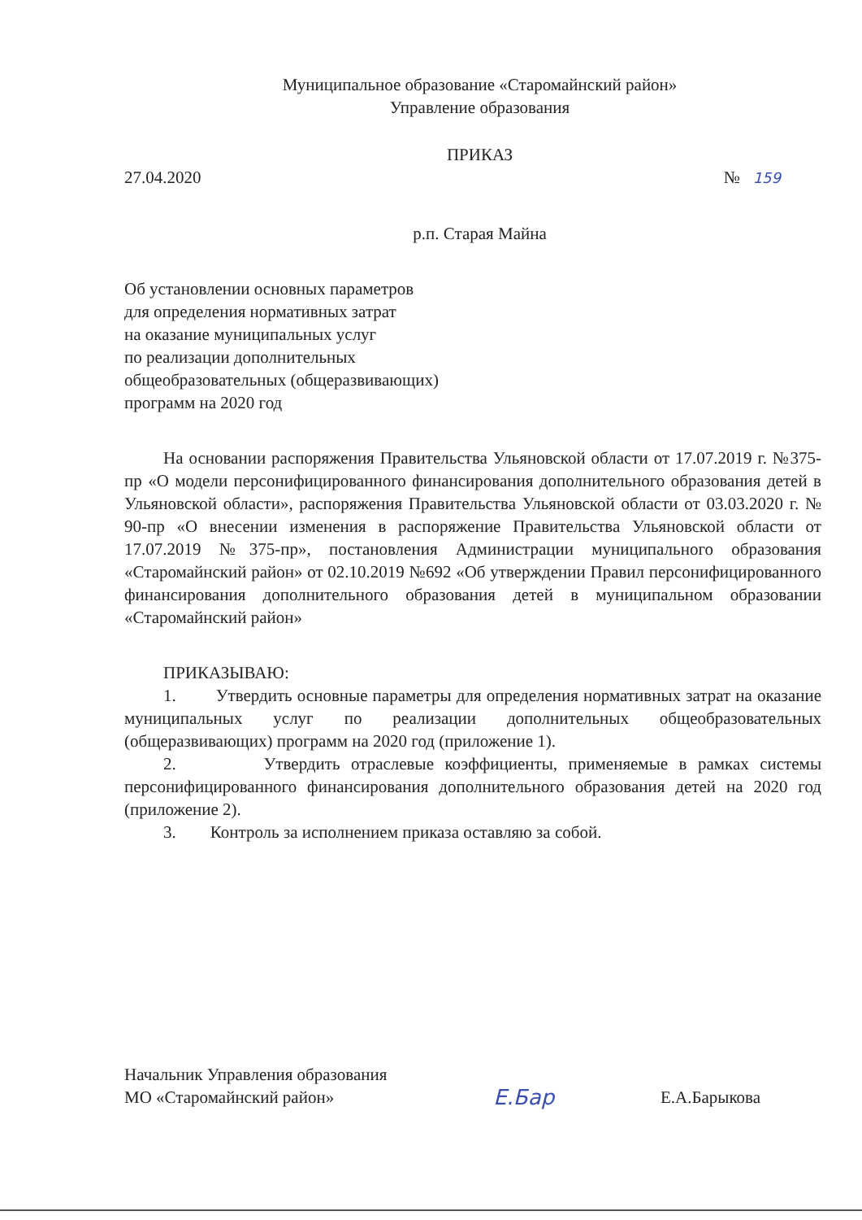Муниципальное образование «Старомайнский район»
Управление образования
ПРИКАЗ
27.04.2020 № 159
р.п. Старая Майна
Об установлении основных параметров
для определения нормативных затрат
на оказание муниципальных услуг
по реализации дополнительных
общеобразовательных (общеразвивающих)
программ на 2020 год
На основании распоряжения Правительства Ульяновской области от 17.07.2019 г. №375-пр «О модели персонифицированного финансирования дополнительного образования детей в Ульяновской области», распоряжения Правительства Ульяновской области от 03.03.2020 г. № 90-пр «О внесении изменения в распоряжение Правительства Ульяновской области от 17.07.2019 №375-пр», постановления Администрации муниципального образования «Старомайнский район» от 02.10.2019 №692 «Об утверждении Правил персонифицированного финансирования дополнительного образования детей в муниципальном образовании «Старомайнский район»
ПРИКАЗЫВАЮ:
1. Утвердить основные параметры для определения нормативных затрат на оказание муниципальных услуг по реализации дополнительных общеобразовательных (общеразвивающих) программ на 2020 год (приложение 1).
2. Утвердить отраслевые коэффициенты, применяемые в рамках системы персонифицированного финансирования дополнительного образования детей на 2020 год (приложение 2).
3. Контроль за исполнением приказа оставляю за собой.
Начальник Управления образования
МО «Старомайнский район» Е.Бар Е.А.Барыкова